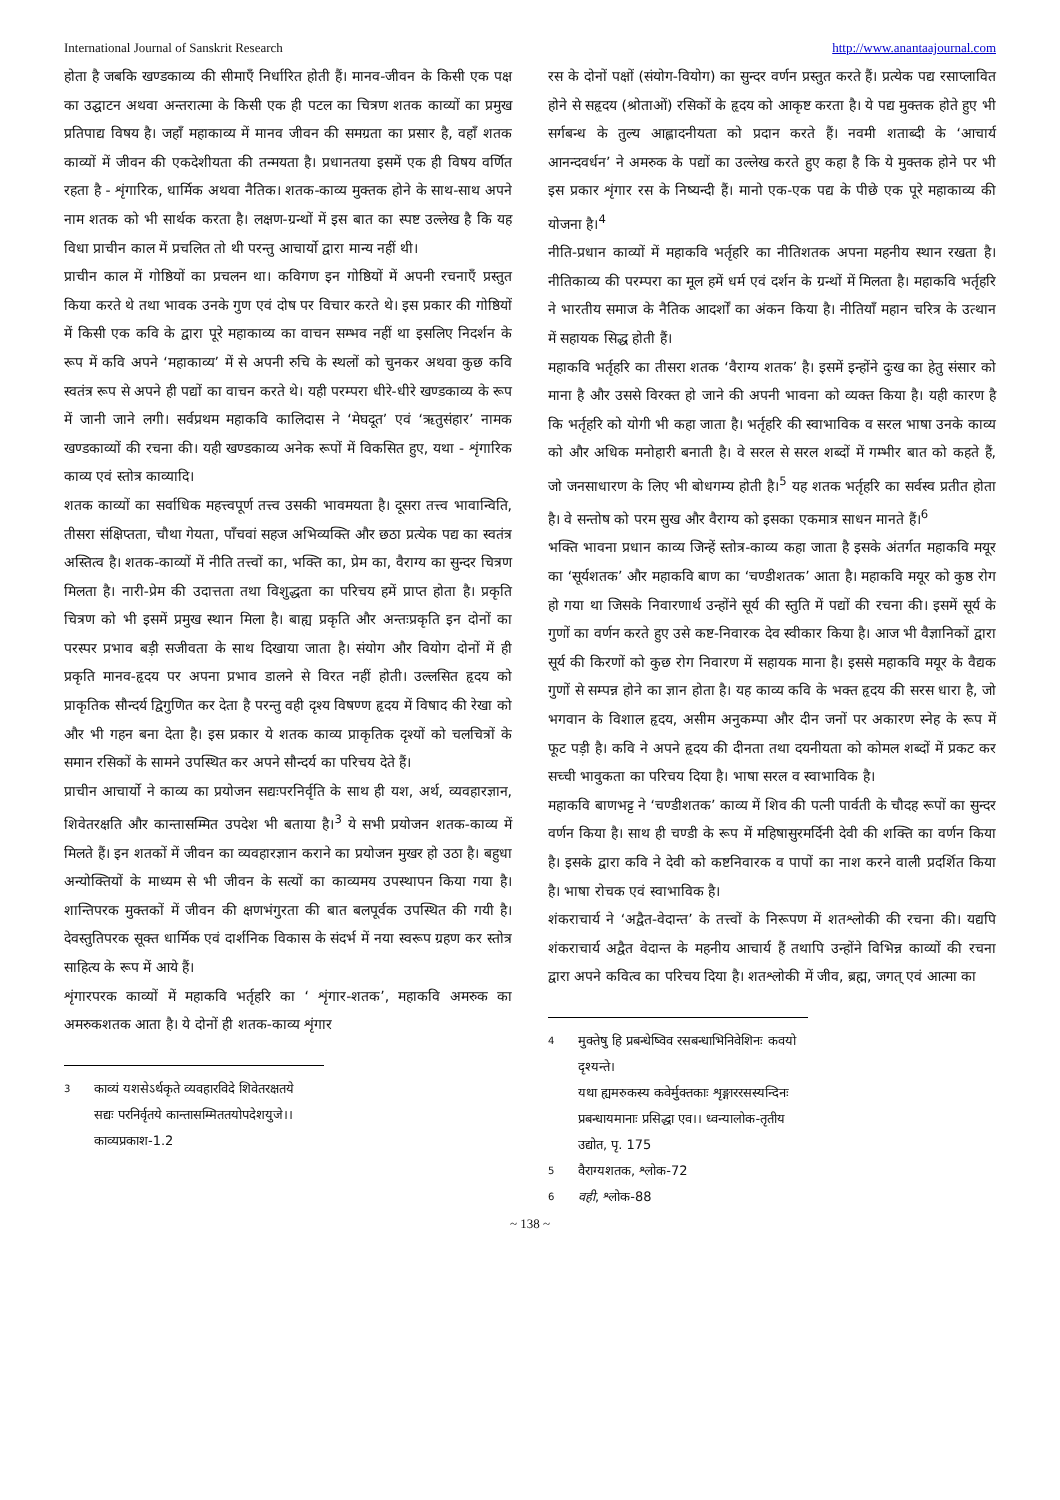International Journal of Sanskrit Research http://www.anantaajournal.com
होता है जबकि खण्डकाव्य की सीमाएँ निर्धारित होती हैं। मानव-जीवन के किसी एक पक्ष का उद्घाटन अथवा अन्तरात्मा के किसी एक ही पटल का चित्रण शतक काव्यों का प्रमुख प्रतिपाद्य विषय है। जहाँ महाकाव्य में मानव जीवन की समग्रता का प्रसार है, वहाँ शतक काव्यों में जीवन की एकदेशीयता की तन्मयता है। प्रधानतया इसमें एक ही विषय वर्णित रहता है - शृंगारिक, धार्मिक अथवा नैतिक। शतक-काव्य मुक्तक होने के साथ-साथ अपने नाम शतक को भी सार्थक करता है। लक्षण-ग्रन्थों में इस बात का स्पष्ट उल्लेख है कि यह विधा प्राचीन काल में प्रचलित तो थी परन्तु आचार्यो द्वारा मान्य नहीं थी।
प्राचीन काल में गोष्ठियों का प्रचलन था। कविगण इन गोष्ठियों में अपनी रचनाएँ प्रस्तुत किया करते थे तथा भावक उनके गुण एवं दोष पर विचार करते थे। इस प्रकार की गोष्ठियों में किसी एक कवि के द्वारा पूरे महाकाव्य का वाचन सम्भव नहीं था इसलिए निदर्शन के रूप में कवि अपने ‘महाकाव्य’ में से अपनी रुचि के स्थलों को चुनकर अथवा कुछ कवि स्वतंत्र रूप से अपने ही पद्यों का वाचन करते थे। यही परम्परा धीरे-धीरे खण्डकाव्य के रूप में जानी जाने लगी। सर्वप्रथम महाकवि कालिदास ने ‘मेघदूत’ एवं ‘ऋतुसंहार’ नामक खण्डकाव्यों की रचना की। यही खण्डकाव्य अनेक रूपों में विकसित हुए, यथा - शृंगारिक काव्य एवं स्तोत्र काव्यादि।
शतक काव्यों का सर्वाधिक महत्त्वपूर्ण तत्त्व उसकी भावमयता है। दूसरा तत्त्व भावान्विति, तीसरा संक्षिप्तता, चौथा गेयता, पाँचवां सहज अभिव्यक्ति और छठा प्रत्येक पद्य का स्वतंत्र अस्तित्व है। शतक-काव्यों में नीति तत्त्वों का, भक्ति का, प्रेम का, वैराग्य का सुन्दर चित्रण मिलता है। नारी-प्रेम की उदात्तता तथा विशुद्धता का परिचय हमें प्राप्त होता है। प्रकृति चित्रण को भी इसमें प्रमुख स्थान मिला है। बाह्य प्रकृति और अन्तःप्रकृति इन दोनों का परस्पर प्रभाव बड़ी सजीवता के साथ दिखाया जाता है। संयोग और वियोग दोनों में ही प्रकृति मानव-हृदय पर अपना प्रभाव डालने से विरत नहीं होती। उल्लसित हृदय को प्राकृतिक सौन्दर्य द्विगुणित कर देता है परन्तु वही दृश्य विषण्ण हृदय में विषाद की रेखा को और भी गहन बना देता है। इस प्रकार ये शतक काव्य प्राकृतिक दृश्यों को चलचित्रों के समान रसिकों के सामने उपस्थित कर अपने सौन्दर्य का परिचय देते हैं।
प्राचीन आचार्यो ने काव्य का प्रयोजन सद्यःपरनिर्वृति के साथ ही यश, अर्थ, व्यवहारज्ञान, शिवेतरक्षति और कान्तासम्मित उपदेश भी बताया है।<sup>3</sup> ये सभी प्रयोजन शतक-काव्य में मिलते हैं। इन शतकों में जीवन का व्यवहारज्ञान कराने का प्रयोजन मुखर हो उठा है। बहुधा अन्योक्तियों के माध्यम से भी जीवन के सत्यों का काव्यमय उपस्थापन किया गया है। शान्तिपरक मुक्तकों में जीवन की क्षणभंगुरता की बात बलपूर्वक उपस्थित की गयी है। देवस्तुतिपरक सूक्त धार्मिक एवं दार्शनिक विकास के संदर्भ में नया स्वरूप ग्रहण कर स्तोत्र साहित्य के रूप में आये हैं।
शृंगारपरक काव्यों में महाकवि भर्तृहरि का ‘ शृंगार-शतक’, महाकवि अमरुक का अमरुकशतक आता है। ये दोनों ही शतक-काव्य शृंगार
3 काव्यं यशसेऽर्थकृते व्यवहारविदे शिवेतरक्षतये
सद्यः परनिर्वृतये कान्तासम्मिततयोपदेशयुजे।। काव्यप्रकाश-1.2
रस के दोनों पक्षों (संयोग-वियोग) का सुन्दर वर्णन प्रस्तुत करते हैं। प्रत्येक पद्य रसाप्लावित होने से सहृदय (श्रोताओं) रसिकों के हृदय को आकृष्ट करता है। ये पद्य मुक्तक होते हुए भी सर्गबन्ध के तुल्य आह्लादनीयता को प्रदान करते हैं। नवमी शताब्दी के ‘आचार्य आनन्दवर्धन’ ने अमरुक के पद्यों का उल्लेख करते हुए कहा है कि ये मुक्तक होने पर भी इस प्रकार शृंगार रस के निष्यन्दी हैं। मानो एक-एक पद्य के पीछे एक पूरे महाकाव्य की योजना है।<sup>4</sup>
नीति-प्रधान काव्यों में महाकवि भर्तृहरि का नीतिशतक अपना महनीय स्थान रखता है। नीतिकाव्य की परम्परा का मूल हमें धर्म एवं दर्शन के ग्रन्थों में मिलता है। महाकवि भर्तृहरि ने भारतीय समाज के नैतिक आदर्शों का अंकन किया है। नीतियाँ महान चरित्र के उत्थान में सहायक सिद्ध होती हैं।
महाकवि भर्तृहरि का तीसरा शतक ‘वैराग्य शतक’ है। इसमें इन्होंने दुःख का हेतु संसार को माना है और उससे विरक्त हो जाने की अपनी भावना को व्यक्त किया है। यही कारण है कि भर्तृहरि को योगी भी कहा जाता है। भर्तृहरि की स्वाभाविक व सरल भाषा उनके काव्य को और अधिक मनोहारी बनाती है। वे सरल से सरल शब्दों में गम्भीर बात को कहते हैं, जो जनसाधारण के लिए भी बोधगम्य होती है।<sup>5</sup> यह शतक भर्तृहरि का सर्वस्व प्रतीत होता है। वे सन्तोष को परम सुख और वैराग्य को इसका एकमात्र साधन मानते हैं।<sup>6</sup>
भक्ति भावना प्रधान काव्य जिन्हें स्तोत्र-काव्य कहा जाता है इसके अंतर्गत महाकवि मयूर का ‘सूर्यशतक’ और महाकवि बाण का ‘चण्डीशतक’ आता है। महाकवि मयूर को कुष्ठ रोग हो गया था जिसके निवारणार्थ उन्होंने सूर्य की स्तुति में पद्यों की रचना की। इसमें सूर्य के गुणों का वर्णन करते हुए उसे कष्ट-निवारक देव स्वीकार किया है। आज भी वैज्ञानिकों द्वारा सूर्य की किरणों को कुछ रोग निवारण में सहायक माना है। इससे महाकवि मयूर के वैद्यक गुणों से सम्पन्न होने का ज्ञान होता है। यह काव्य कवि के भक्त हृदय की सरस धारा है, जो भगवान के विशाल हृदय, असीम अनुकम्पा और दीन जनों पर अकारण स्नेह के रूप में फूट पड़ी है। कवि ने अपने हृदय की दीनता तथा दयनीयता को कोमल शब्दों में प्रकट कर सच्ची भावुकता का परिचय दिया है। भाषा सरल व स्वाभाविक है।
महाकवि बाणभट्ट ने ‘चण्डीशतक’ काव्य में शिव की पत्नी पार्वती के चौदह रूपों का सुन्दर वर्णन किया है। साथ ही चण्डी के रूप में महिषासुरमर्दिनी देवी की शक्ति का वर्णन किया है। इसके द्वारा कवि ने देवी को कष्टनिवारक व पापों का नाश करने वाली प्रदर्शित किया है। भाषा रोचक एवं स्वाभाविक है।
शंकराचार्य ने ‘अद्वैत-वेदान्त’ के तत्त्वों के निरूपण में शतश्लोकी की रचना की। यद्यपि शंकराचार्य अद्वैत वेदान्त के महनीय आचार्य हैं तथापि उन्होंने विभिन्न काव्यों की रचना द्वारा अपने कवित्व का परिचय दिया है। शतश्लोकी में जीव, ब्रह्म, जगत् एवं आत्मा का
4 मुक्तेषु हि प्रबन्धेष्विव रसबन्धाभिनिवेशिनः कवयो दृश्यन्ते।
यथा ह्यमरुकस्य कवेर्मुक्तकाः शृङ्गाररसस्यन्दिनः प्रबन्धायमानाः प्रसिद्धा एव।। ध्वन्यालोक-तृतीय उद्योत, पृ. 175
5 वैराग्यशतक, श्लोक-72
6 वही, श्लोक-88
~ 138 ~